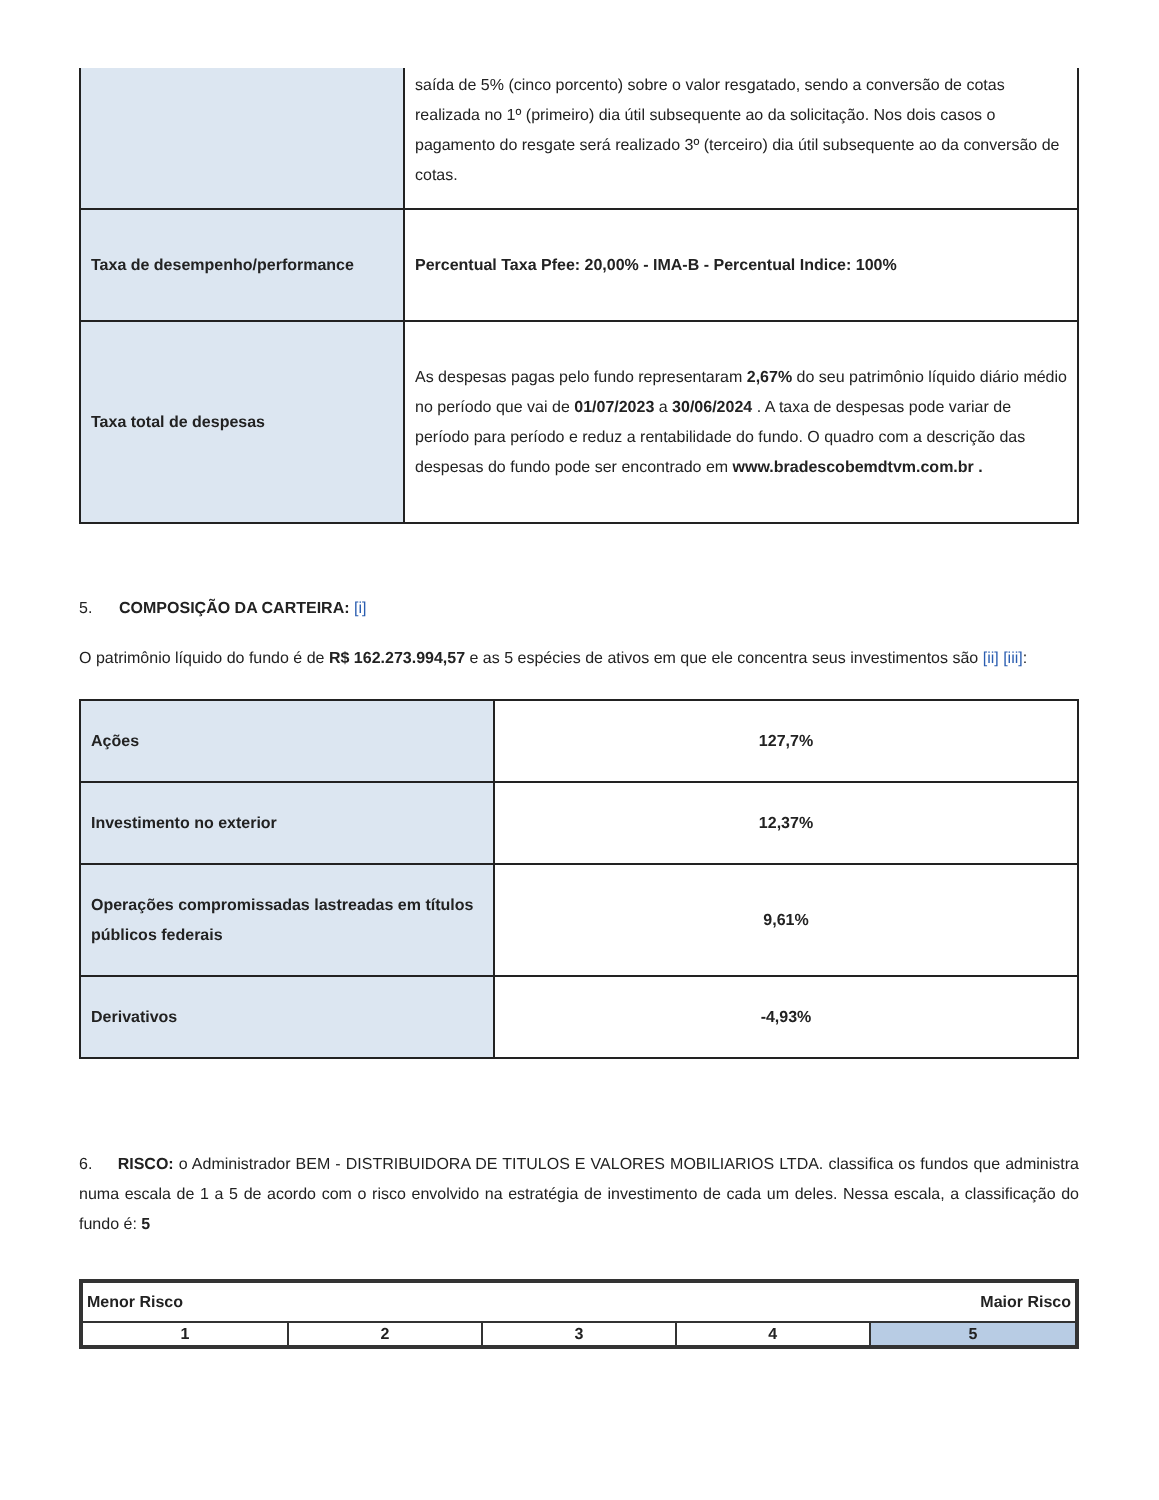| | saída de 5% (cinco porcento) sobre o valor resgatado, sendo a conversão de cotas realizada no 1º (primeiro) dia útil subsequente ao da solicitação. Nos dois casos o pagamento do resgate será realizado 3º (terceiro) dia útil subsequente ao da conversão de cotas. |
| Taxa de desempenho/performance | Percentual Taxa Pfee: 20,00% - IMA-B - Percentual Indice: 100% |
| Taxa total de despesas | As despesas pagas pelo fundo representaram 2,67% do seu patrimônio líquido diário médio no período que vai de 01/07/2023 a 30/06/2024 . A taxa de despesas pode variar de período para período e reduz a rentabilidade do fundo. O quadro com a descrição das despesas do fundo pode ser encontrado em www.bradescobemdtvm.com.br . |
5. COMPOSIÇÃO DA CARTEIRA: [i]
O patrimônio líquido do fundo é de R$ 162.273.994,57 e as 5 espécies de ativos em que ele concentra seus investimentos são [ii] [iii]:
| Ações | 127,7% |
| Investimento no exterior | 12,37% |
| Operações compromissadas lastreadas em títulos públicos federais | 9,61% |
| Derivativos | -4,93% |
6. RISCO: o Administrador BEM - DISTRIBUIDORA DE TITULOS E VALORES MOBILIARIOS LTDA. classifica os fundos que administra numa escala de 1 a 5 de acordo com o risco envolvido na estratégia de investimento de cada um deles. Nessa escala, a classificação do fundo é: 5
| Menor Risco Maior Risco | | | | |
| 1 | 2 | 3 | 4 | 5 |